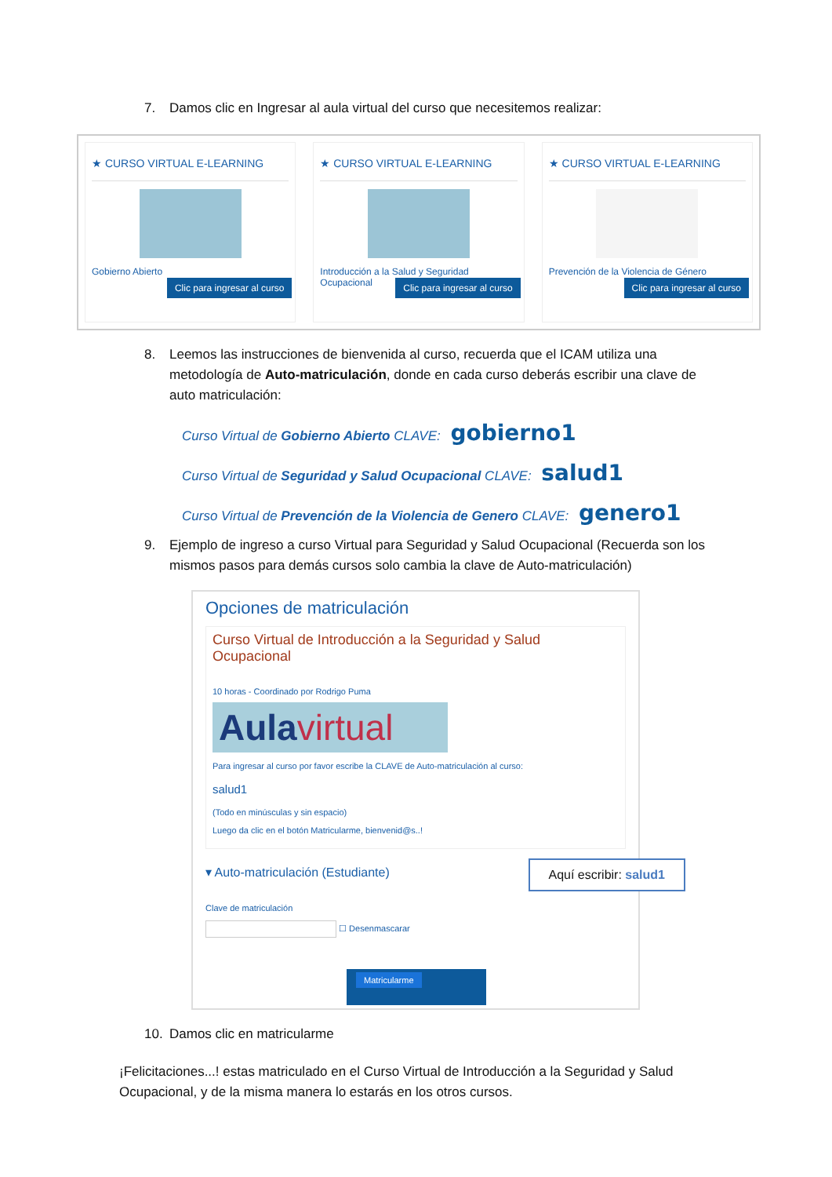7. Damos clic en Ingresar al aula virtual del curso que necesitemos realizar:
★ CURSO VIRTUAL E-LEARNING
Gobierno Abierto
Clic para ingresar al curso
★ CURSO VIRTUAL E-LEARNING
Introducción a la Salud y Seguridad Ocupacional
Clic para ingresar al curso
★ CURSO VIRTUAL E-LEARNING
Prevención de la Violencia de Género
Clic para ingresar al curso
8. Leemos las instrucciones de bienvenida al curso, recuerda que el ICAM utiliza una metodología de Auto-matriculación, donde en cada curso deberás escribir una clave de auto matriculación:
Curso Virtual de Gobierno Abierto CLAVE: gobierno1
Curso Virtual de Seguridad y Salud Ocupacional CLAVE: salud1
Curso Virtual de Prevención de la Violencia de Genero CLAVE: genero1
9. Ejemplo de ingreso a curso Virtual para Seguridad y Salud Ocupacional (Recuerda son los mismos pasos para demás cursos solo cambia la clave de Auto-matriculación)
Opciones de matriculación
Curso Virtual de Introducción a la Seguridad y Salud Ocupacional
10 horas - Coordinado por Rodrigo Puma
Aulavirtual
Para ingresar al curso por favor escribe la CLAVE de Auto-matriculación al curso:
salud1
(Todo en minúsculas y sin espacio)
Luego da clic en el botón Matricularme, bienvenid@s..!
▾ Auto-matriculación (Estudiante)
Clave de matriculación
☐ Desenmascarar
Matricularme
Aquí escribir: salud1
10. Damos clic en matricularme
¡Felicitaciones...! estas matriculado en el Curso Virtual de Introducción a la Seguridad y Salud Ocupacional, y de la misma manera lo estarás en los otros cursos.